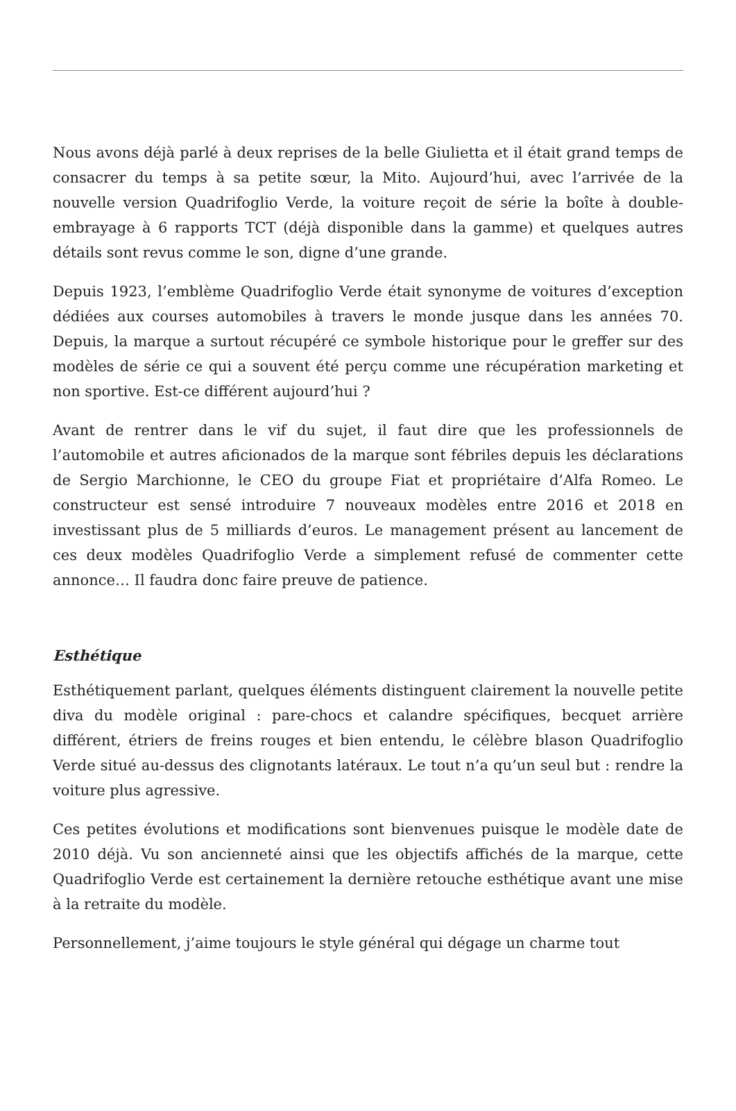Nous avons déjà parlé à deux reprises de la belle Giulietta et il était grand temps de consacrer du temps à sa petite sœur, la Mito. Aujourd’hui, avec l’arrivée de la nouvelle version Quadrifoglio Verde, la voiture reçoit de série la boîte à double-embrayage à 6 rapports TCT (déjà disponible dans la gamme) et quelques autres détails sont revus comme le son, digne d’une grande.
Depuis 1923, l’emblème Quadrifoglio Verde était synonyme de voitures d’exception dédiées aux courses automobiles à travers le monde jusque dans les années 70. Depuis, la marque a surtout récupéré ce symbole historique pour le greffer sur des modèles de série ce qui a souvent été perçu comme une récupération marketing et non sportive. Est-ce différent aujourd’hui ?
Avant de rentrer dans le vif du sujet, il faut dire que les professionnels de l’automobile et autres aficionados de la marque sont fébriles depuis les déclarations de Sergio Marchionne, le CEO du groupe Fiat et propriétaire d’Alfa Romeo. Le constructeur est sensé introduire 7 nouveaux modèles entre 2016 et 2018 en investissant plus de 5 milliards d’euros. Le management présent au lancement de ces deux modèles Quadrifoglio Verde a simplement refusé de commenter cette annonce… Il faudra donc faire preuve de patience.
Esthétique
Esthétiquement parlant, quelques éléments distinguent clairement la nouvelle petite diva du modèle original : pare-chocs et calandre spécifiques, becquet arrière différent, étriers de freins rouges et bien entendu, le célèbre blason Quadrifoglio Verde situé au-dessus des clignotants latéraux. Le tout n’a qu’un seul but : rendre la voiture plus agressive.
Ces petites évolutions et modifications sont bienvenues puisque le modèle date de 2010 déjà. Vu son ancienneté ainsi que les objectifs affichés de la marque, cette Quadrifoglio Verde est certainement la dernière retouche esthétique avant une mise à la retraite du modèle.
Personnellement, j’aime toujours le style général qui dégage un charme tout